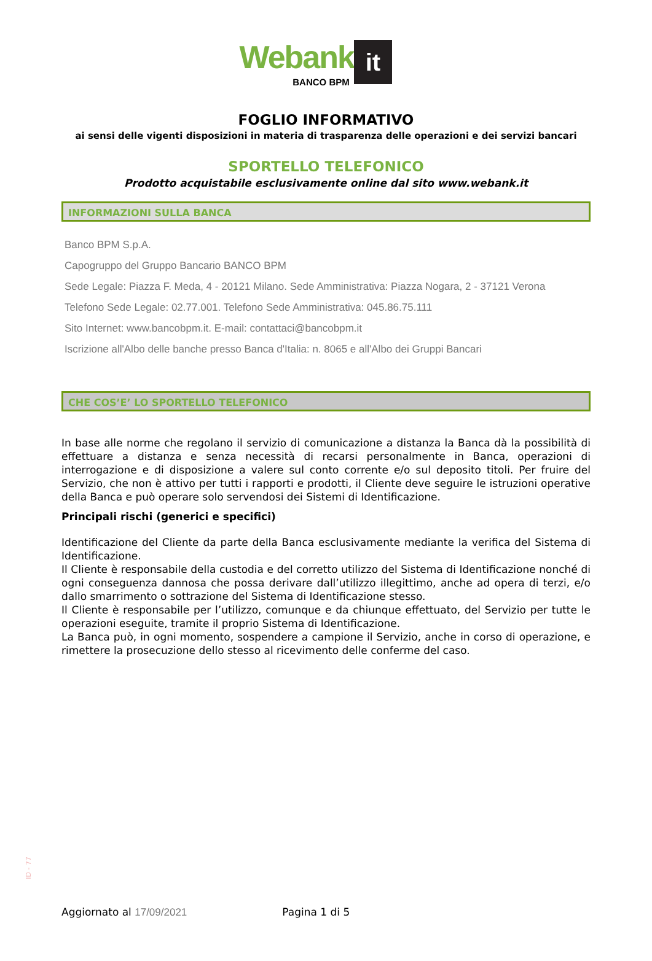Webank it
BANCO BPM
FOGLIO INFORMATIVO
ai sensi delle vigenti disposizioni in materia di trasparenza delle operazioni e dei servizi bancari
SPORTELLO TELEFONICO
Prodotto acquistabile esclusivamente online dal sito www.webank.it
INFORMAZIONI SULLA BANCA
Banco BPM S.p.A.
Capogruppo del Gruppo Bancario BANCO BPM
Sede Legale: Piazza F. Meda, 4 - 20121 Milano. Sede Amministrativa: Piazza Nogara, 2 - 37121 Verona
Telefono Sede Legale: 02.77.001. Telefono Sede Amministrativa: 045.86.75.111
Sito Internet: www.bancobpm.it. E-mail: contattaci@bancobpm.it
Iscrizione all'Albo delle banche presso Banca d'Italia: n. 8065 e all'Albo dei Gruppi Bancari
CHE COS’E’ LO SPORTELLO TELEFONICO
In base alle norme che regolano il servizio di comunicazione a distanza la Banca dà la possibilità di effettuare a distanza e senza necessità di recarsi personalmente in Banca, operazioni di interrogazione e di disposizione a valere sul conto corrente e/o sul deposito titoli. Per fruire del Servizio, che non è attivo per tutti i rapporti e prodotti, il Cliente deve seguire le istruzioni operative della Banca e può operare solo servendosi dei Sistemi di Identificazione.
Principali rischi (generici e specifici)
Identificazione del Cliente da parte della Banca esclusivamente mediante la verifica del Sistema di Identificazione.
Il Cliente è responsabile della custodia e del corretto utilizzo del Sistema di Identificazione nonché di ogni conseguenza dannosa che possa derivare dall’utilizzo illegittimo, anche ad opera di terzi, e/o dallo smarrimento o sottrazione del Sistema di Identificazione stesso.
Il Cliente è responsabile per l’utilizzo, comunque e da chiunque effettuato, del Servizio per tutte le operazioni eseguite, tramite il proprio Sistema di Identificazione.
La Banca può, in ogni momento, sospendere a campione il Servizio, anche in corso di operazione, e rimettere la prosecuzione dello stesso al ricevimento delle conferme del caso.
ID - 77
Aggiornato al 17/09/2021 Pagina 1 di 5